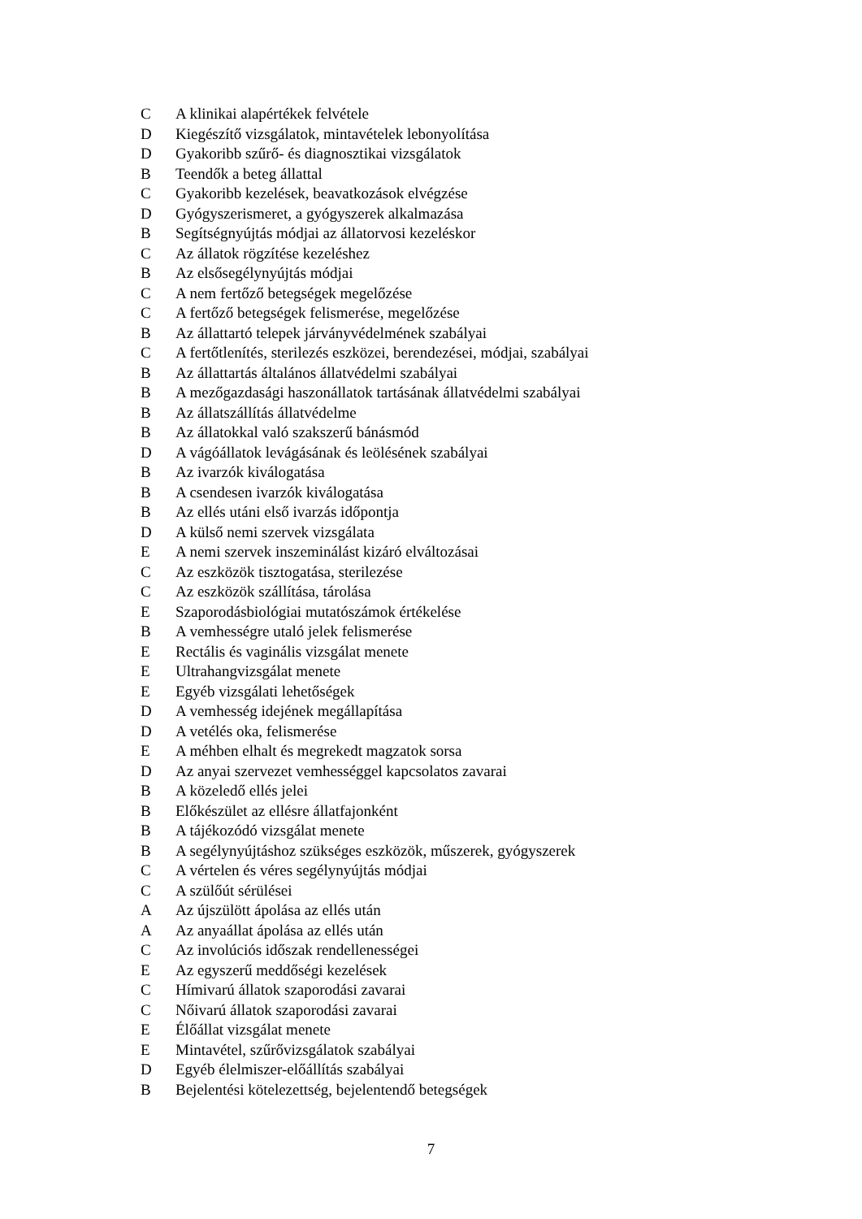| C | A klinikai alapértékek felvétele |
| D | Kiegészítő vizsgálatok, mintavételek lebonyolítása |
| D | Gyakoribb szűrő- és diagnosztikai vizsgálatok |
| B | Teendők a beteg állattal |
| C | Gyakoribb kezelések, beavatkozások elvégzése |
| D | Gyógyszerismeret, a gyógyszerek alkalmazása |
| B | Segítségnyújtás módjai az állatorvosi kezeléskor |
| C | Az állatok rögzítése kezeléshez |
| B | Az elsősegélynyújtás módjai |
| C | A nem fertőző betegségek megelőzése |
| C | A fertőző betegségek felismerése, megelőzése |
| B | Az állattartó telepek járványvédelmének szabályai |
| C | A fertőtlenítés, sterilezés eszközei, berendezései, módjai, szabályai |
| B | Az állattartás általános állatvédelmi szabályai |
| B | A mezőgazdasági haszonállatok tartásának állatvédelmi szabályai |
| B | Az állatszállítás állatvédelme |
| B | Az állatokkal való szakszerű bánásmód |
| D | A vágóállatok levágásának és leölésének szabályai |
| B | Az ivarzók kiválogatása |
| B | A csendesen ivarzók kiválogatása |
| B | Az ellés utáni első ivarzás időpontja |
| D | A külső nemi szervek vizsgálata |
| E | A nemi szervek inszeminálást kizáró elváltozásai |
| C | Az eszközök tisztogatása, sterilezése |
| C | Az eszközök szállítása, tárolása |
| E | Szaporodásbiológiai mutatószámok értékelése |
| B | A vemhességre utaló jelek felismerése |
| E | Rectális és vaginális vizsgálat menete |
| E | Ultrahangvizsgálat menete |
| E | Egyéb vizsgálati lehetőségek |
| D | A vemhesség idejének megállapítása |
| D | A vetélés oka, felismerése |
| E | A méhben elhalt és megrekedt magzatok sorsa |
| D | Az anyai szervezet vemhességgel kapcsolatos zavarai |
| B | A közeledő ellés jelei |
| B | Előkészület az ellésre állatfajonként |
| B | A tájékozódó vizsgálat menete |
| B | A segélynyújtáshoz szükséges eszközök, műszerek, gyógyszerek |
| C | A vértelen és véres segélynyújtás módjai |
| C | A szülőút sérülései |
| A | Az újszülött ápolása az ellés után |
| A | Az anyaállat ápolása az ellés után |
| C | Az involúciós időszak rendellenességei |
| E | Az egyszerű meddőségi kezelések |
| C | Hímivarú állatok szaporodási zavarai |
| C | Nőivarú állatok szaporodási zavarai |
| E | Élőállat vizsgálat menete |
| E | Mintavétel, szűrővizsgálatok szabályai |
| D | Egyéb élelmiszer-előállítás szabályai |
| B | Bejelentési kötelezettség, bejelentendő betegségek |
7